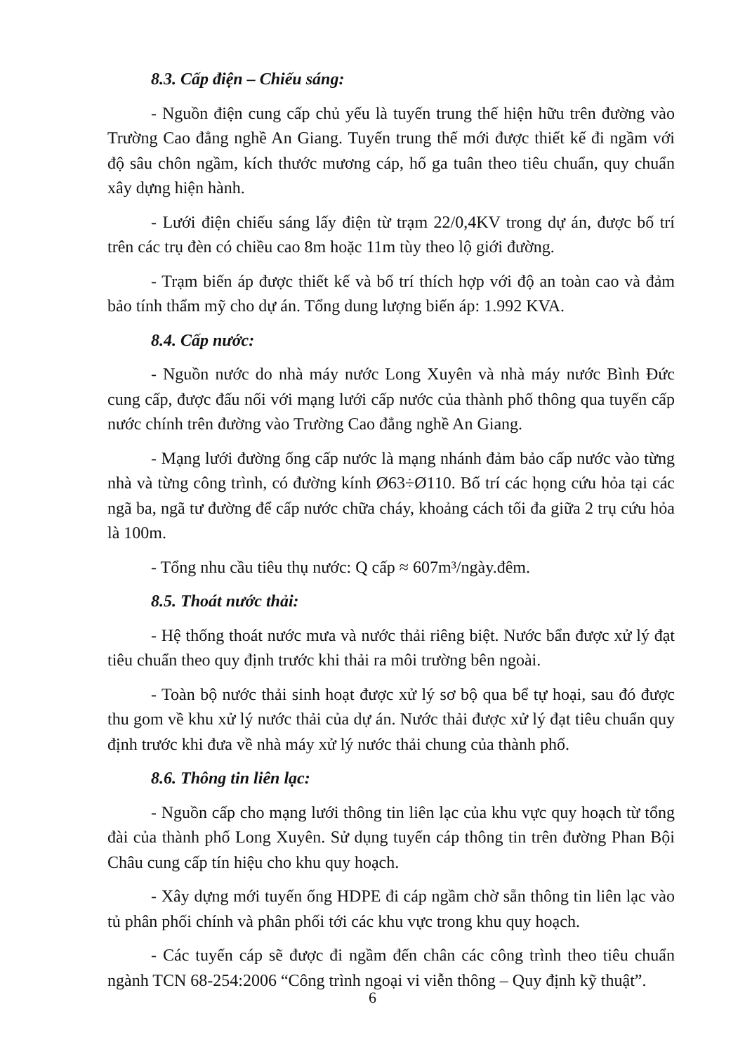8.3. Cấp điện – Chiếu sáng:
- Nguồn điện cung cấp chủ yếu là tuyến trung thế hiện hữu trên đường vào Trường Cao đẳng nghề An Giang. Tuyến trung thế mới được thiết kế đi ngầm với độ sâu chôn ngầm, kích thước mương cáp, hố ga tuân theo tiêu chuẩn, quy chuẩn xây dựng hiện hành.
- Lưới điện chiếu sáng lấy điện từ trạm 22/0,4KV trong dự án, được bố trí trên các trụ đèn có chiều cao 8m hoặc 11m tùy theo lộ giới đường.
- Trạm biến áp được thiết kế và bố trí thích hợp với độ an toàn cao và đảm bảo tính thẩm mỹ cho dự án. Tổng dung lượng biến áp: 1.992 KVA.
8.4. Cấp nước:
- Nguồn nước do nhà máy nước Long Xuyên và nhà máy nước Bình Đức cung cấp, được đấu nối với mạng lưới cấp nước của thành phố thông qua tuyến cấp nước chính trên đường vào Trường Cao đẳng nghề An Giang.
- Mạng lưới đường ống cấp nước là mạng nhánh đảm bảo cấp nước vào từng nhà và từng công trình, có đường kính Ø63÷Ø110. Bố trí các họng cứu hỏa tại các ngã ba, ngã tư đường để cấp nước chữa cháy, khoảng cách tối đa giữa 2 trụ cứu hỏa là 100m.
- Tổng nhu cầu tiêu thụ nước: Q cấp ≈ 607m³/ngày.đêm.
8.5. Thoát nước thải:
- Hệ thống thoát nước mưa và nước thải riêng biệt. Nước bẩn được xử lý đạt tiêu chuẩn theo quy định trước khi thải ra môi trường bên ngoài.
- Toàn bộ nước thải sinh hoạt được xử lý sơ bộ qua bể tự hoại, sau đó được thu gom về khu xử lý nước thải của dự án. Nước thải được xử lý đạt tiêu chuẩn quy định trước khi đưa về nhà máy xử lý nước thải chung của thành phố.
8.6. Thông tin liên lạc:
- Nguồn cấp cho mạng lưới thông tin liên lạc của khu vực quy hoạch từ tổng đài của thành phố Long Xuyên. Sử dụng tuyến cáp thông tin trên đường Phan Bội Châu cung cấp tín hiệu cho khu quy hoạch.
- Xây dựng mới tuyến ống HDPE đi cáp ngầm chờ sẵn thông tin liên lạc vào tủ phân phối chính và phân phối tới các khu vực trong khu quy hoạch.
- Các tuyến cáp sẽ được đi ngầm đến chân các công trình theo tiêu chuẩn ngành TCN 68-254:2006 “Công trình ngoại vi viễn thông – Quy định kỹ thuật”.
6